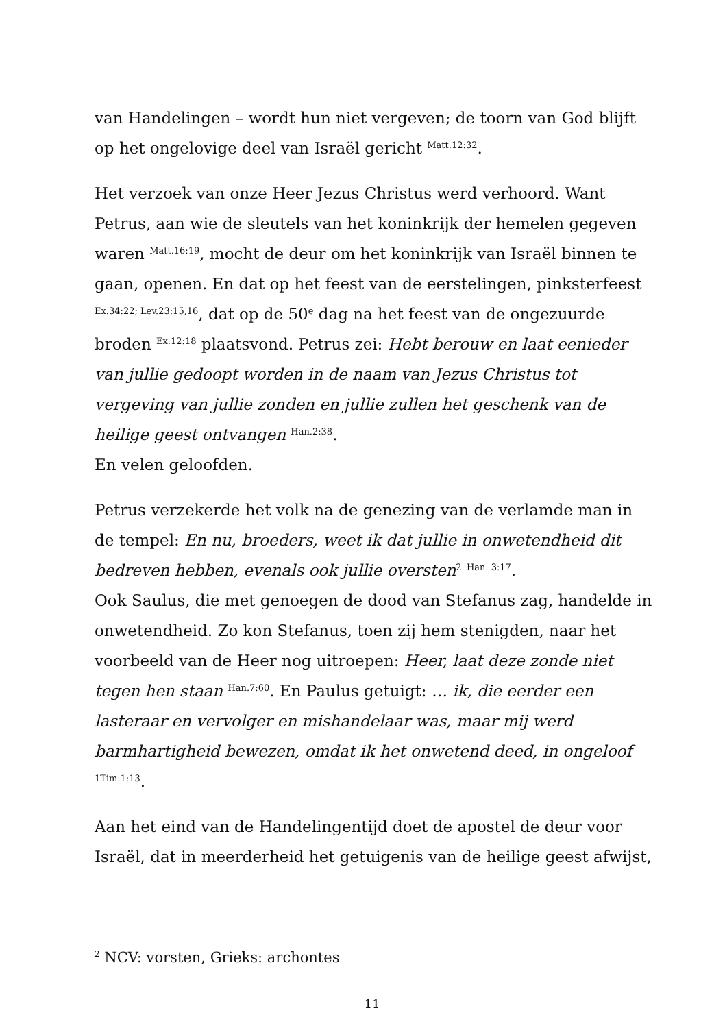van Handelingen – wordt hun niet vergeven; de toorn van God blijft op het ongelovige deel van Israël gericht <sup>Matt.12:32</sup>.
Het verzoek van onze Heer Jezus Christus werd verhoord. Want Petrus, aan wie de sleutels van het koninkrijk der hemelen gegeven waren <sup>Matt.16:19</sup>, mocht de deur om het koninkrijk van Israël binnen te gaan, openen. En dat op het feest van de eerstelingen, pinksterfeest <sup>Ex.34:22; Lev.23:15,16</sup>, dat op de 50<sup>e</sup> dag na het feest van de ongezuurde broden <sup>Ex.12:18</sup> plaatsvond. Petrus zei: Hebt berouw en laat eenieder van jullie gedoopt worden in de naam van Jezus Christus tot vergeving van jullie zonden en jullie zullen het geschenk van de heilige geest ontvangen <sup>Han.2:38</sup>.
En velen geloofden.
Petrus verzekerde het volk na de genezing van de verlamde man in de tempel: En nu, broeders, weet ik dat jullie in onwetendheid dit bedreven hebben, evenals ook jullie oversten<sup>2</sup> <sup>Han. 3:17</sup>.
Ook Saulus, die met genoegen de dood van Stefanus zag, handelde in onwetendheid. Zo kon Stefanus, toen zij hem stenigden, naar het voorbeeld van de Heer nog uitroepen: Heer, laat deze zonde niet tegen hen staan <sup>Han.7:60</sup>. En Paulus getuigt: … ik, die eerder een lasteraar en vervolger en mishandelaar was, maar mij werd barmhartigheid bewezen, omdat ik het onwetend deed, in ongeloof <sup>1Tim.1:13</sup>.
Aan het eind van de Handelingentijd doet de apostel de deur voor Israël, dat in meerderheid het getuigenis van de heilige geest afwijst,
<sup>2</sup> NCV: vorsten, Grieks: archontes
11